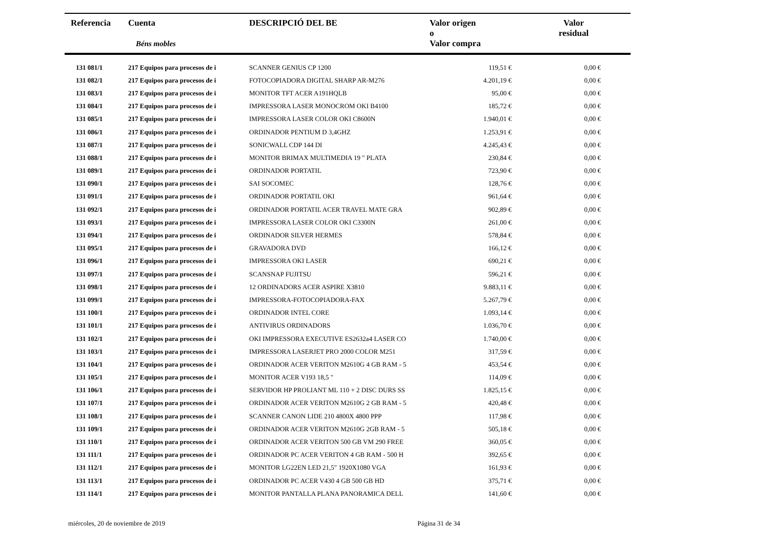| Referencia | Cuenta Béns mobles | DESCRIPCIÓ DEL BE | Valor origen o Valor compra | Valor residual |
| --- | --- | --- | --- | --- |
| 131 081/1 | 217 Equipos para procesos de i | SCANNER GENIUS CP 1200 | 119,51 € | 0,00 € |
| 131 082/1 | 217 Equipos para procesos de i | FOTOCOPIADORA DIGITAL SHARP AR-M276 | 4.201,19 € | 0,00 € |
| 131 083/1 | 217 Equipos para procesos de i | MONITOR TFT ACER A191HQLB | 95,00 € | 0,00 € |
| 131 084/1 | 217 Equipos para procesos de i | IMPRESSORA LASER MONOCROM OKI B4100 | 185,72 € | 0,00 € |
| 131 085/1 | 217 Equipos para procesos de i | IMPRESSORA LASER COLOR OKI C8600N | 1.940,01 € | 0,00 € |
| 131 086/1 | 217 Equipos para procesos de i | ORDINADOR PENTIUM D 3,4GHZ | 1.253,91 € | 0,00 € |
| 131 087/1 | 217 Equipos para procesos de i | SONICWALL CDP 144 DI | 4.245,43 € | 0,00 € |
| 131 088/1 | 217 Equipos para procesos de i | MONITOR BRIMAX MULTIMEDIA 19 " PLATA | 230,84 € | 0,00 € |
| 131 089/1 | 217 Equipos para procesos de i | ORDINADOR PORTATIL | 723,90 € | 0,00 € |
| 131 090/1 | 217 Equipos para procesos de i | SAI SOCOMEC | 128,76 € | 0,00 € |
| 131 091/1 | 217 Equipos para procesos de i | ORDINADOR PORTATIL OKI | 961,64 € | 0,00 € |
| 131 092/1 | 217 Equipos para procesos de i | ORDINADOR PORTATIL ACER TRAVEL MATE GRA | 902,89 € | 0,00 € |
| 131 093/1 | 217 Equipos para procesos de i | IMPRESSORA LASER COLOR OKI C3300N | 261,00 € | 0,00 € |
| 131 094/1 | 217 Equipos para procesos de i | ORDINADOR SILVER HERMES | 578,84 € | 0,00 € |
| 131 095/1 | 217 Equipos para procesos de i | GRAVADORA DVD | 166,12 € | 0,00 € |
| 131 096/1 | 217 Equipos para procesos de i | IMPRESSORA OKI LASER | 690,21 € | 0,00 € |
| 131 097/1 | 217 Equipos para procesos de i | SCANSNAP FUJITSU | 596,21 € | 0,00 € |
| 131 098/1 | 217 Equipos para procesos de i | 12 ORDINADORS ACER ASPIRE X3810 | 9.883,11 € | 0,00 € |
| 131 099/1 | 217 Equipos para procesos de i | IMPRESSORA-FOTOCOPIADORA-FAX | 5.267,79 € | 0,00 € |
| 131 100/1 | 217 Equipos para procesos de i | ORDINADOR INTEL CORE | 1.093,14 € | 0,00 € |
| 131 101/1 | 217 Equipos para procesos de i | ANTIVIRUS ORDINADORS | 1.036,70 € | 0,00 € |
| 131 102/1 | 217 Equipos para procesos de i | OKI IMPRESSORA EXECUTIVE ES2632a4 LASER CO | 1.740,00 € | 0,00 € |
| 131 103/1 | 217 Equipos para procesos de i | IMPRESSORA LASERJET PRO 2000 COLOR M251 | 317,59 € | 0,00 € |
| 131 104/1 | 217 Equipos para procesos de i | ORDINADOR ACER VERITON M2610G 4 GB RAM - 5 | 453,54 € | 0,00 € |
| 131 105/1 | 217 Equipos para procesos de i | MONITOR ACER V193 18,5 " | 114,09 € | 0,00 € |
| 131 106/1 | 217 Equipos para procesos de i | SERVIDOR HP PROLIANT ML 110 + 2 DISC DURS SS | 1.825,15 € | 0,00 € |
| 131 107/1 | 217 Equipos para procesos de i | ORDINADOR ACER VERITON M2610G 2 GB RAM - 5 | 420,48 € | 0,00 € |
| 131 108/1 | 217 Equipos para procesos de i | SCANNER CANON LIDE 210 4800X 4800 PPP | 117,98 € | 0,00 € |
| 131 109/1 | 217 Equipos para procesos de i | ORDINADOR ACER VERITON M2610G 2GB RAM - 5 | 505,18 € | 0,00 € |
| 131 110/1 | 217 Equipos para procesos de i | ORDINADOR ACER VERITON 500 GB VM 290 FREE | 360,05 € | 0,00 € |
| 131 111/1 | 217 Equipos para procesos de i | ORDINADOR PC ACER VERITON 4 GB RAM - 500 H | 392,65 € | 0,00 € |
| 131 112/1 | 217 Equipos para procesos de i | MONITOR LG22EN LED 21,5" 1920X1080 VGA | 161,93 € | 0,00 € |
| 131 113/1 | 217 Equipos para procesos de i | ORDINADOR PC ACER V430 4 GB 500 GB HD | 375,71 € | 0,00 € |
| 131 114/1 | 217 Equipos para procesos de i | MONITOR PANTALLA PLANA PANORAMICA DELL | 141,60 € | 0,00 € |
miércoles, 20 de noviembre de 2019 Página 31 de 34